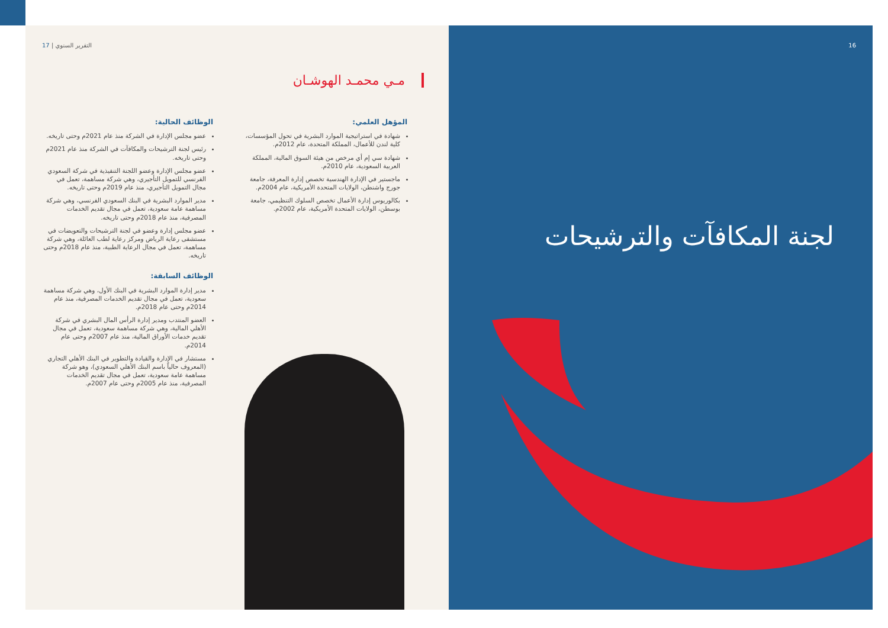التقرير السنوي | 17
مـي محمـد الهوشـان
المؤهل العلمي:
شهادة في استراتيجية الموارد البشرية في تحول المؤسسات، كلية لندن للأعمال، المملكة المتحدة، عام 2012م.
شهادة سي إم أي مرخص من هيئة السوق المالية، المملكة العربية السعودية، عام 2010م.
ماجستير في الإدارة الهندسية تخصص إدارة المعرفة، جامعة جورج واشنطن، الولايات المتحدة الأمريكية، عام 2004م.
بكالوريوس إدارة الأعمال تخصص السلوك التنظيمي، جامعة بوسطن، الولايات المتحدة الأمريكية، عام 2002م.
الوظائف الحالية:
عضو مجلس الإدارة في الشركة منذ عام 2021م وحتى تاريخه.
رئيس لجنة الترشيحات والمكافآت في الشركة منذ عام 2021م وحتى تاريخه.
عضو مجلس الإدارة وعضو اللجنة التنفيذية في شركة السعودي الفرنسي للتمويل التأجيري، وهي شركة مساهمة، تعمل في مجال التمويل التأجيري، منذ عام 2019م وحتى تاريخه.
مدير الموارد البشرية في البنك السعودي الفرنسي، وهي شركة مساهمة عامة سعودية، تعمل في مجال تقديم الخدمات المصرفية، منذ عام 2018م وحتى تاريخه.
عضو مجلس إدارة وعضو في لجنة الترشيحات والتعويضات في مستشفى رعاية الرياض ومركز رعاية لطب العائلة، وهي شركة مساهمة، تعمل في مجال الرعاية الطبية، منذ عام 2018م وحتى تاريخه.
الوظائف السابقة:
مدير إدارة الموارد البشرية في البنك الأول، وهي شركة مساهمة سعودية، تعمل في مجال تقديم الخدمات المصرفية، منذ عام 2014م وحتى عام 2018م.
العضو المنتدب ومدير إدارة الرأس المال البشري في شركة الأهلي المالية، وهي شركة مساهمة سعودية، تعمل في مجال تقديم خدمات الأوراق المالية، منذ عام 2007م وحتى عام 2014م.
مستشار في الإدارة والقيادة والتطوير في البنك الأهلي التجاري (المعروف حالياً باسم البنك الأهلي السعودي)، وهو شركة مساهمة عامة سعودية، تعمل في مجال تقديم الخدمات المصرفية، منذ عام 2005م وحتى عام 2007م.
16
لجنة المكافآت والترشيحات